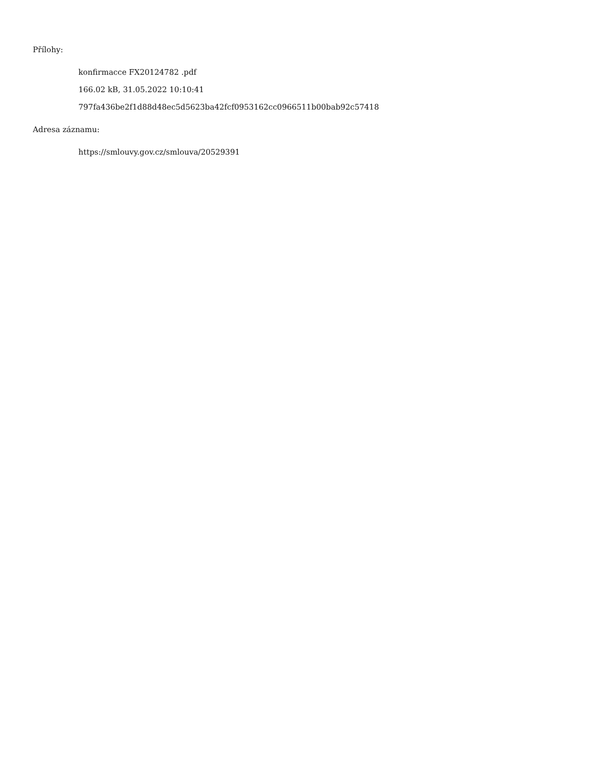Přílohy:
konfirmacce FX20124782 .pdf
166.02 kB, 31.05.2022 10:10:41
797fa436be2f1d88d48ec5d5623ba42fcf0953162cc0966511b00bab92c57418
Adresa záznamu:
https://smlouvy.gov.cz/smlouva/20529391